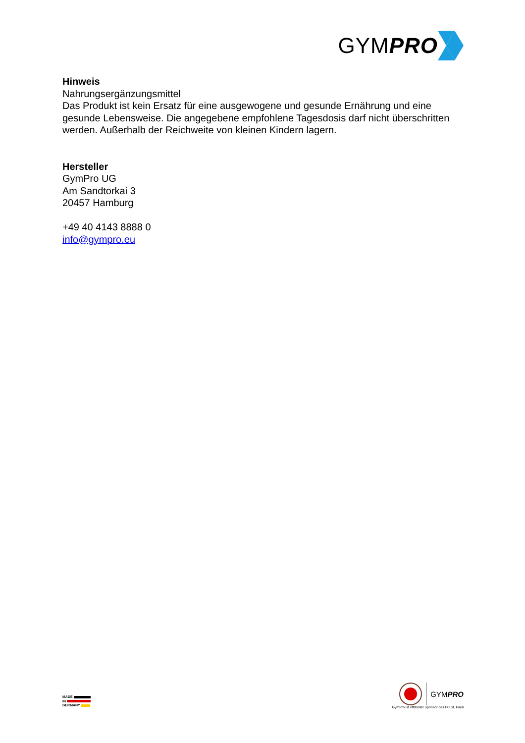GYMPRO
Hinweis
Nahrungsergänzungsmittel
Das Produkt ist kein Ersatz für eine ausgewogene und gesunde Ernährung und eine gesunde Lebensweise. Die angegebene empfohlene Tagesdosis darf nicht überschritten werden. Außerhalb der Reichweite von kleinen Kindern lagern.
Hersteller
GymPro UG
Am Sandtorkai 3
20457 Hamburg
+49 40 4143 8888 0
info@gympro.eu
MADE
IN
GERMANY
GYMPRO
GymPro ist offizieller Sponsor des FC St. Pauli